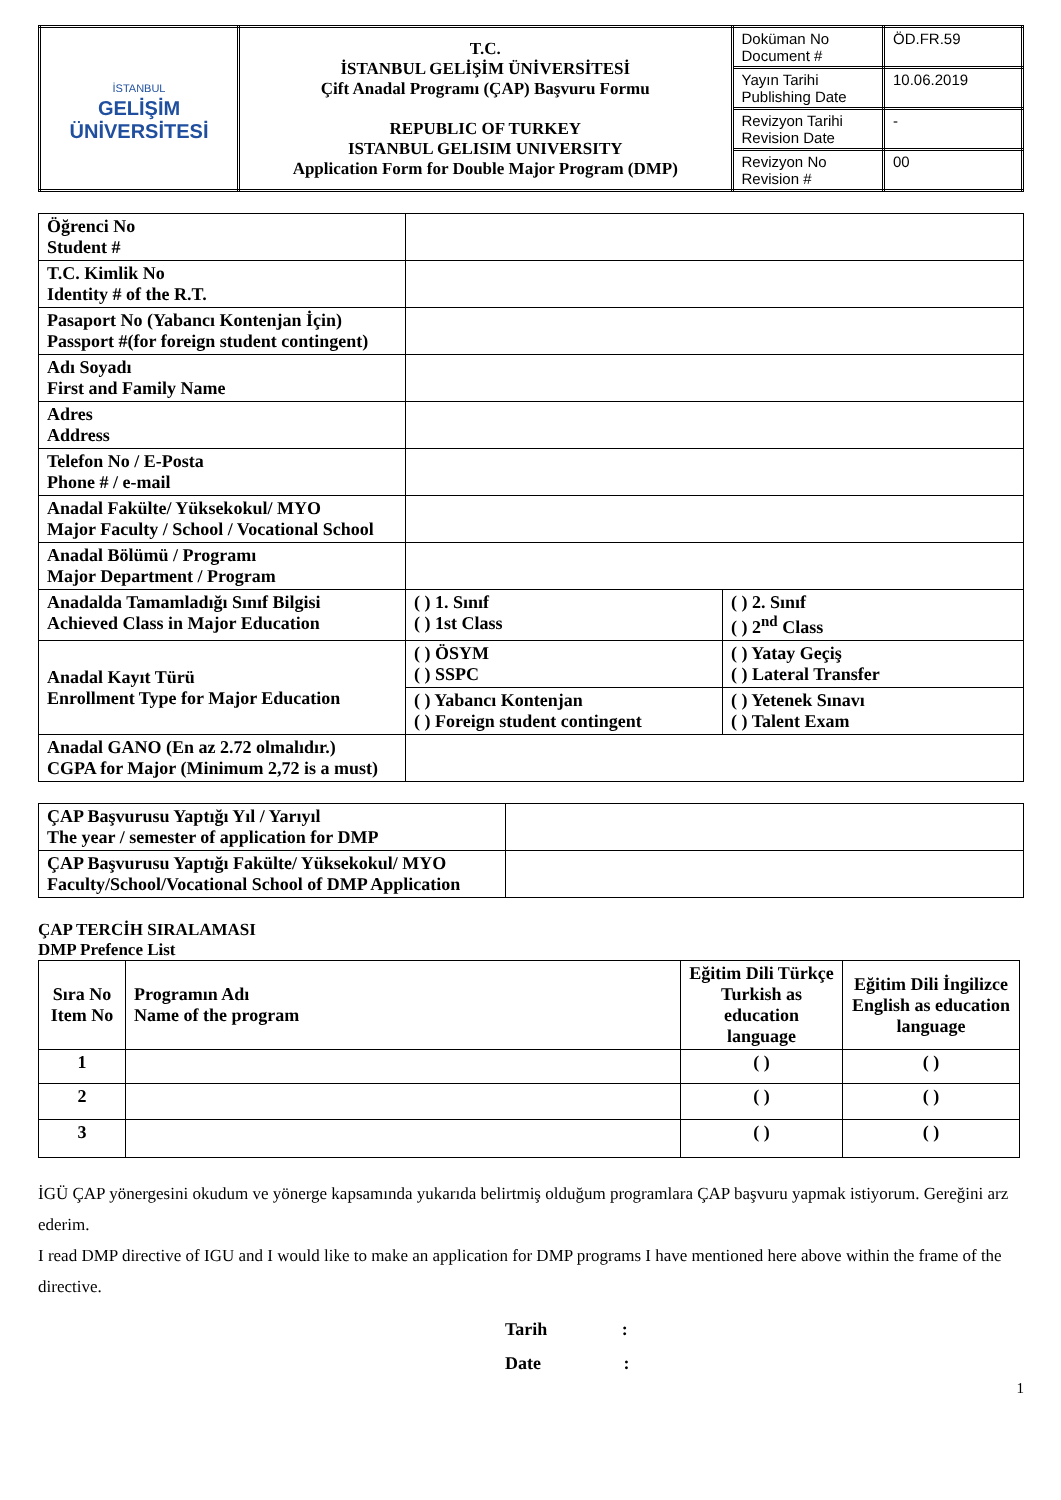| İSTANBUL GELİŞİM ÜNİVERSİTESİ | T.C. İSTANBUL GELİŞİM ÜNİVERSİTESİ Çift Anadal Programı (ÇAP) Başvuru Formu REPUBLIC OF TURKEY ISTANBUL GELISIM UNIVERSITY Application Form for Double Major Program (DMP) | Doküman No Document # | ÖD.FR.59 |
| | | Yayın Tarihi Publishing Date | 10.06.2019 |
| | | Revizyon Tarihi Revision Date | - |
| | | Revizyon No Revision # | 00 |
| Öğrenci No Student # | | |
| T.C. Kimlik No Identity # of the R.T. | | |
| Pasaport No (Yabancı Kontenjan İçin) Passport #(for foreign student contingent) | | |
| Adı Soyadı First and Family Name | | |
| Adres Address | | |
| Telefon No / E-Posta Phone # / e-mail | | |
| Anadal Fakülte/ Yüksekokul/ MYO Major Faculty / School / Vocational School | | |
| Anadal Bölümü / Programı Major Department / Program | | |
| Anadalda Tamamladığı Sınıf Bilgisi Achieved Class in Major Education | ( ) 1. Sınıf ( ) 1st Class | ( ) 2. Sınıf ( ) 2<sup>nd</sup> Class |
| Anadal Kayıt Türü Enrollment Type for Major Education | ( ) ÖSYM ( ) SSPC | ( ) Yatay Geçiş ( ) Lateral Transfer |
| | ( ) Yabancı Kontenjan ( ) Foreign student contingent | ( ) Yetenek Sınavı ( ) Talent Exam |
| Anadal GANO (En az 2.72 olmalıdır.) CGPA for Major (Minimum 2,72 is a must) | | |
| ÇAP Başvurusu Yaptığı Yıl / Yarıyıl The year / semester of application for DMP | |
| ÇAP Başvurusu Yaptığı Fakülte/ Yüksekokul/ MYO Faculty/School/Vocational School of DMP Application | |
ÇAP TERCİH SIRALAMASI
DMP Prefence List
| Sıra No Item No | Programın Adı Name of the program | Eğitim Dili Türkçe Turkish as education language | Eğitim Dili İngilizce English as education language |
| 1 | | ( ) | ( ) |
| 2 | | ( ) | ( ) |
| 3 | | ( ) | ( ) |
İGÜ ÇAP yönergesini okudum ve yönerge kapsamında yukarıda belirtmiş olduğum programlara ÇAP başvuru yapmak istiyorum. Gereğini arz ederim.
I read DMP directive of IGU and I would like to make an application for DMP programs I have mentioned here above within the frame of the directive.
Tarih :
Date :
1